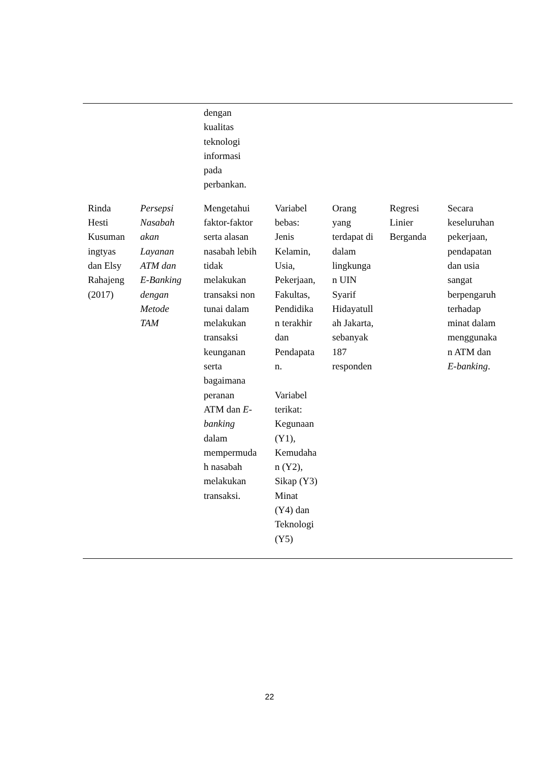| | | dengan kualitas teknologi informasi pada perbankan. | | | | |
| Rinda Hesti Kusuman ingtyas dan Elsy Rahajeng (2017) | Persepsi Nasabah akan Layanan ATM dan E-Banking dengan Metode TAM | Mengetahui faktor-faktor serta alasan nasabah lebih tidak melakukan transaksi non tunai dalam melakukan transaksi keunganan serta bagaimana peranan ATM dan E- banking dalam mempermuda h nasabah melakukan transaksi. | Variabel bebas: Jenis Kelamin, Usia, Pekerjaan, Fakultas, Pendidika n terakhir dan Pendapata n. Variabel terikat: Kegunaan (Y1), Kemudaha n (Y2), Sikap (Y3) Minat (Y4) dan Teknologi (Y5) | Orang yang terdapat di dalam lingkunga n UIN Syarif Hidayatull ah Jakarta, sebanyak 187 responden | Regresi Linier Berganda | Secara keseluruhan pekerjaan, pendapatan dan usia sangat berpengaruh terhadap minat dalam menggunaka n ATM dan E-banking . |
22